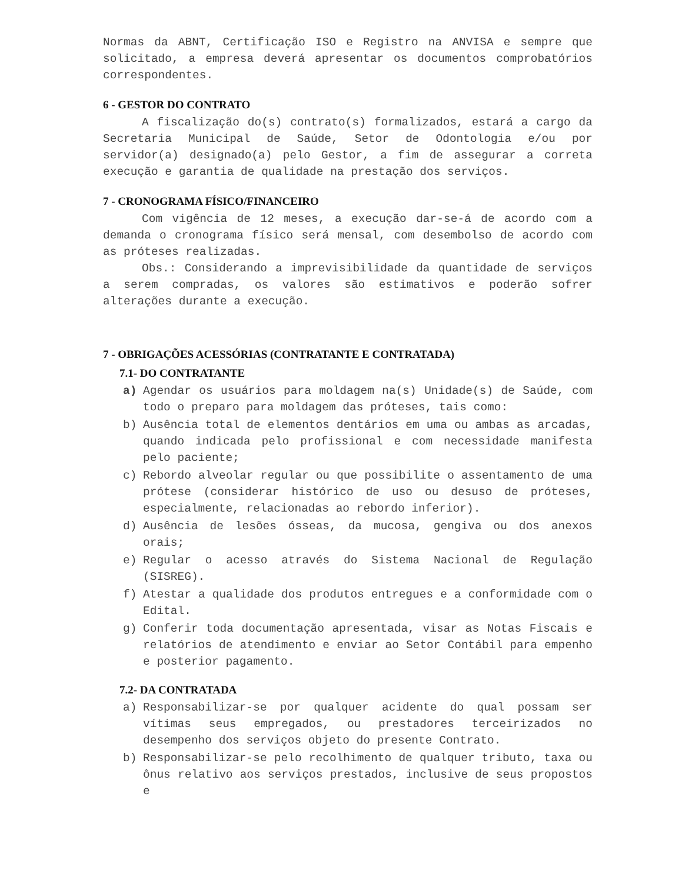Normas da ABNT, Certificação ISO e Registro na ANVISA e sempre que solicitado, a empresa deverá apresentar os documentos comprobatórios correspondentes.
6 - GESTOR DO CONTRATO
A fiscalização do(s) contrato(s) formalizados, estará a cargo da Secretaria Municipal de Saúde, Setor de Odontologia e/ou por servidor(a) designado(a) pelo Gestor, a fim de assegurar a correta execução e garantia de qualidade na prestação dos serviços.
7 - CRONOGRAMA FÍSICO/FINANCEIRO
Com vigência de 12 meses, a execução dar-se-á de acordo com a demanda o cronograma físico será mensal, com desembolso de acordo com as próteses realizadas.
Obs.: Considerando a imprevisibilidade da quantidade de serviços a serem compradas, os valores são estimativos e poderão sofrer alterações durante a execução.
7 - OBRIGAÇÕES ACESSÓRIAS (CONTRATANTE E CONTRATADA)
7.1- DO CONTRATANTE
a) Agendar os usuários para moldagem na(s) Unidade(s) de Saúde, com todo o preparo para moldagem das próteses, tais como:
b) Ausência total de elementos dentários em uma ou ambas as arcadas, quando indicada pelo profissional e com necessidade manifesta pelo paciente;
c) Rebordo alveolar regular ou que possibilite o assentamento de uma prótese (considerar histórico de uso ou desuso de próteses, especialmente, relacionadas ao rebordo inferior).
d) Ausência de lesões ósseas, da mucosa, gengiva ou dos anexos orais;
e) Regular o acesso através do Sistema Nacional de Regulação (SISREG).
f) Atestar a qualidade dos produtos entregues e a conformidade com o Edital.
g) Conferir toda documentação apresentada, visar as Notas Fiscais e relatórios de atendimento e enviar ao Setor Contábil para empenho e posterior pagamento.
7.2- DA CONTRATADA
a) Responsabilizar-se por qualquer acidente do qual possam ser vítimas seus empregados, ou prestadores terceirizados no desempenho dos serviços objeto do presente Contrato.
b) Responsabilizar-se pelo recolhimento de qualquer tributo, taxa ou ônus relativo aos serviços prestados, inclusive de seus propostos e